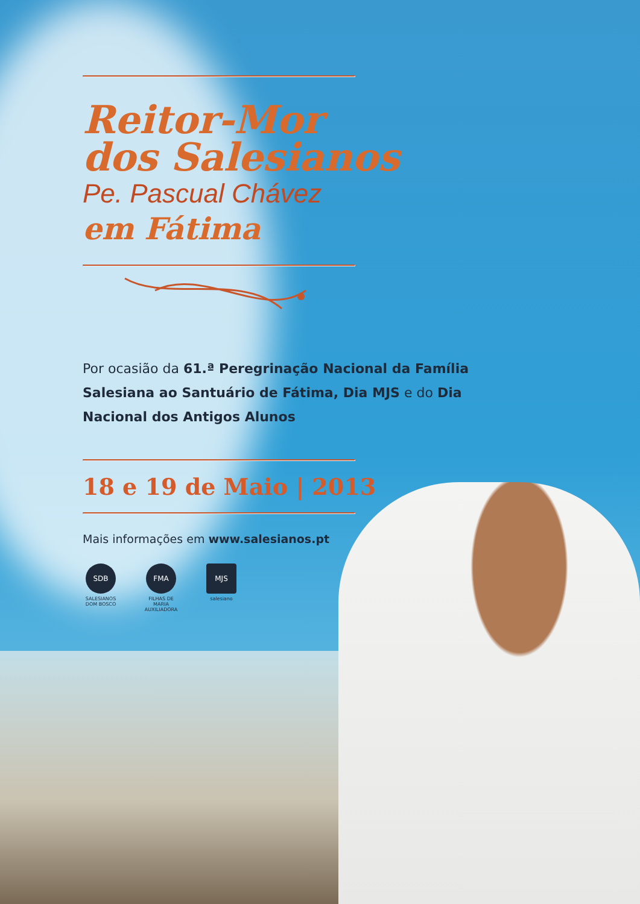Reitor-Mor
dos Salesianos
Pe. Pascual Chávez
em Fátima
Por ocasião da 61.ª Peregrinação Nacional da Família Salesiana ao Santuário de Fátima, Dia MJS e do Dia Nacional dos Antigos Alunos
18 e 19 de Maio | 2013
Mais informações em www.salesianos.pt
SDB
SALESIANOS DOM BOSCO
FMA
FILHAS DE MARIA AUXILIADORA
MJS
salesiano